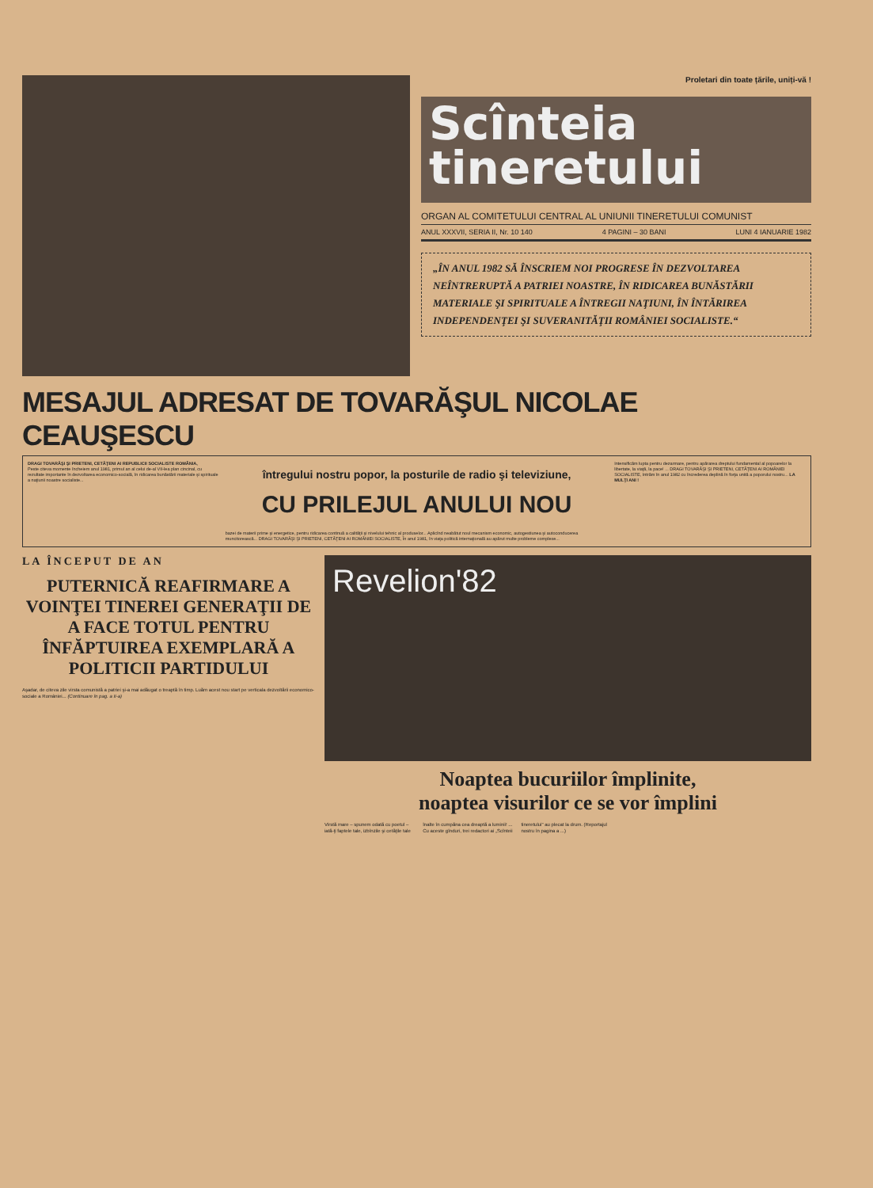Proletari din toate țările, uniți-vă !
Scînteia
tineretului
ORGAN AL COMITETULUI CENTRAL AL UNIUNII TINERETULUI COMUNIST
ANUL XXXVII, SERIA II, Nr. 10 140 4 PAGINI – 30 BANI LUNI 4 IANUARIE 1982
„ÎN ANUL 1982 SĂ ÎNSCRIEM NOI PROGRESE ÎN DEZVOLTAREA NEÎNTRERUPTĂ A PATRIEI NOASTRE, ÎN RIDICAREA BUNĂSTĂRII MATERIALE ŞI SPIRITUALE A ÎNTREGII NAŢIUNI, ÎN ÎNTĂRIREA INDEPENDENŢEI ŞI SUVERANITĂŢII ROMÂNIEI SOCIALISTE.“
MESAJUL ADRESAT DE TOVARĂŞUL NICOLAE CEAUŞESCU
DRAGI TOVARĂŞI ŞI PRIETENI, CETĂŢENI AI REPUBLICII SOCIALISTE ROMÂNIA,
Peste citeva momente încheiem anul 1981, primul an al celui de-al VII-lea plan cincinal, cu rezultate importante în dezvoltarea economico-socială, în ridicarea bunăstării materiale şi spirituale a naţiunii noastre socialiste...
întregului nostru popor, la posturile de radio şi televiziune,
CU PRILEJUL ANULUI NOU
bazei de materii prime şi energetice, pentru ridicarea continuă a calităţii şi nivelului tehnic al produselor... Aplicînd neabătut noul mecanism economic, autogestiunea şi autoconducerea muncitorească... DRAGI TOVARĂŞI ŞI PRIETENI, CETĂŢENI AI ROMÂNIEI SOCIALISTE, În anul 1981, în viaţa politică internaţională au apărut multe probleme complexe...
Intensificăm lupta pentru dezarmare, pentru apărarea dreptului fundamental al popoarelor la libertate, la viaţă, la pace! ... DRAGI TOVARĂŞI ŞI PRIETENI, CETĂŢENI AI ROMÂNIEI SOCIALISTE, Intrăm în anul 1982 cu încrederea deplină în forţa unită a poporului nostru... LA MULŢI ANI !
LA ÎNCEPUT DE AN
PUTERNICĂ REAFIRMARE A VOINŢEI TINEREI GENERAŢII DE A FACE TOTUL PENTRU ÎNFĂPTUIREA EXEMPLARĂ A POLITICII PARTIDULUI
Aşadar, de citeva zile virsta comunistă a patriei şi-a mai adăugat o treaptă în timp. Luăm acest nou start pe verticala dezvoltării economico-sociale a României... (Continuare în pag. a II-a)
Revelion'82
Noaptea bucuriilor împlinite,
noaptea visurilor ce se vor împlini
Virstă mare – spunem odată cu poetul – iată-ţi faptele tale, izbînzile şi cetăţile tale înalte în cumpăna cea dreaptă a luminii! ... Cu aceste gînduri, trei redactori ai „Scînteii tineretului" au plecat la drum. (Reportajul nostru în pagina a ...)